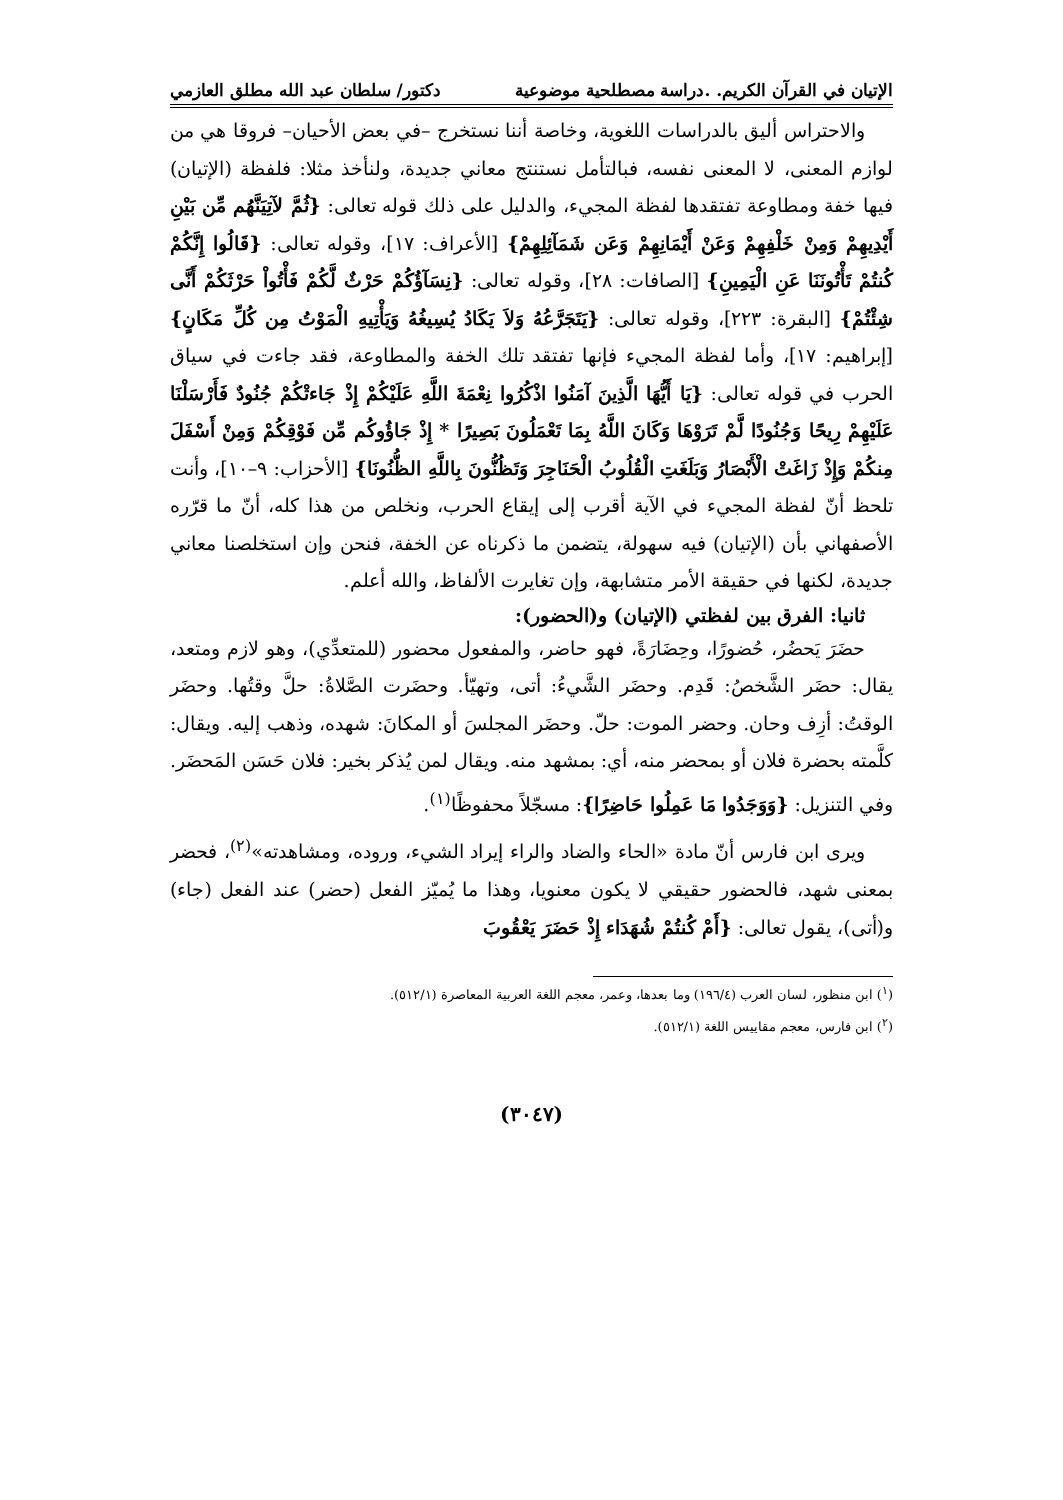الإتيان في القرآن الكريم. .دراسة مصطلحية موضوعية دكتور/ سلطان عبد الله مطلق العازمي
والاحتراس أليق بالدراسات اللغوية، وخاصة أننا نستخرج –في بعض الأحيان– فروقا هي من لوازم المعنى، لا المعنى نفسه، فبالتأمل نستنتج معاني جديدة، ولنأخذ مثلا: فلفظة (الإتيان) فيها خفة ومطاوعة تفتقدها لفظة المجيء، والدليل على ذلك قوله تعالى: {ثُمَّ لآتِيَنَّهُم مِّن بَيْنِ أَيْدِيهِمْ وَمِنْ خَلْفِهِمْ وَعَنْ أَيْمَانِهِمْ وَعَن شَمَآئِلِهِمْ} [الأعراف: ١٧]، وقوله تعالى: {قَالُوا إِنَّكُمْ كُنتُمْ تَأْتُونَنَا عَنِ الْيَمِينِ} [الصافات: ٢٨]، وقوله تعالى: {نِسَآؤُكُمْ حَرْثٌ لَّكُمْ فَأْتُواْ حَرْثَكُمْ أَنَّى شِئْتُمْ} [البقرة: ٢٢٣]، وقوله تعالى: {يَتَجَرَّعُهُ وَلاَ يَكَادُ يُسِيغُهُ وَيَأْتِيهِ الْمَوْتُ مِن كُلِّ مَكَانٍ} [إبراهيم: ١٧]، وأما لفظة المجيء فإنها تفتقد تلك الخفة والمطاوعة، فقد جاءت في سياق الحرب في قوله تعالى: {يَا أَيُّهَا الَّذِينَ آمَنُوا اذْكُرُوا نِعْمَةَ اللَّهِ عَلَيْكُمْ إِذْ جَاءتْكُمْ جُنُودٌ فَأَرْسَلْنَا عَلَيْهِمْ رِيحًا وَجُنُودًا لَّمْ تَرَوْهَا وَكَانَ اللَّهُ بِمَا تَعْمَلُونَ بَصِيرًا * إِذْ جَاؤُوكُم مِّن فَوْقِكُمْ وَمِنْ أَسْفَلَ مِنكُمْ وَإِذْ زَاغَتْ الْأَبْصَارُ وَبَلَغَتِ الْقُلُوبُ الْحَنَاجِرَ وَتَظُنُّونَ بِاللَّهِ الظُّنُونَا} [الأحزاب: ٩–١٠]، وأنت تلحظ أنّ لفظة المجيء في الآية أقرب إلى إيقاع الحرب، ونخلص من هذا كله، أنّ ما قرّره الأصفهاني بأن (الإتيان) فيه سهولة، يتضمن ما ذكرناه عن الخفة، فنحن وإن استخلصنا معاني جديدة، لكنها في حقيقة الأمر متشابهة، وإن تغايرت الألفاظ، والله أعلم.
ثانيا: الفرق بين لفظتي (الإتيان) و(الحضور):
حضَرَ يَحضُر، حُضورًا، وحِضَارَةً، فهو حاضر، والمفعول محضور (للمتعدِّي)، وهو لازم ومتعد، يقال: حضَر الشَّخصُ: قَدِم. وحضَر الشَّيءُ: أتى، وتهيّأ. وحضَرت الصَّلاةُ: حلَّ وقتُها. وحضَر الوقتُ: أزِف وحان. وحضر الموت: حلّ. وحضَر المجلسَ أو المكانَ: شهده، وذهب إليه. ويقال: كلَّمته بحضرة فلان أو بمحضر منه، أي: بمشهد منه. ويقال لمن يُذكر بخير: فلان حَسَن المَحضَر. وفي التنزيل: {وَوَجَدُوا مَا عَمِلُوا حَاضِرًا}: مسجّلاً محفوظًا<sup>(١)</sup>.
ويرى ابن فارس أنّ مادة «الحاء والضاد والراء إيراد الشيء، وروده، ومشاهدته»<sup>(٢)</sup>، فحضر بمعنى شهد، فالحضور حقيقي لا يكون معنويا، وهذا ما يُميّز الفعل (حضر) عند الفعل (جاء) و(أتى)، يقول تعالى: {أَمْ كُنتُمْ شُهَدَاء إِذْ حَضَرَ يَعْقُوبَ
(<sup>١</sup>) ابن منظور، لسان العرب (١٩٦/٤) وما بعدها، وعمر، معجم اللغة العربية المعاصرة (٥١٢/١).
(<sup>٢</sup>) ابن فارس، معجم مقاييس اللغة (٥١٢/١).
(٣٠٤٧)